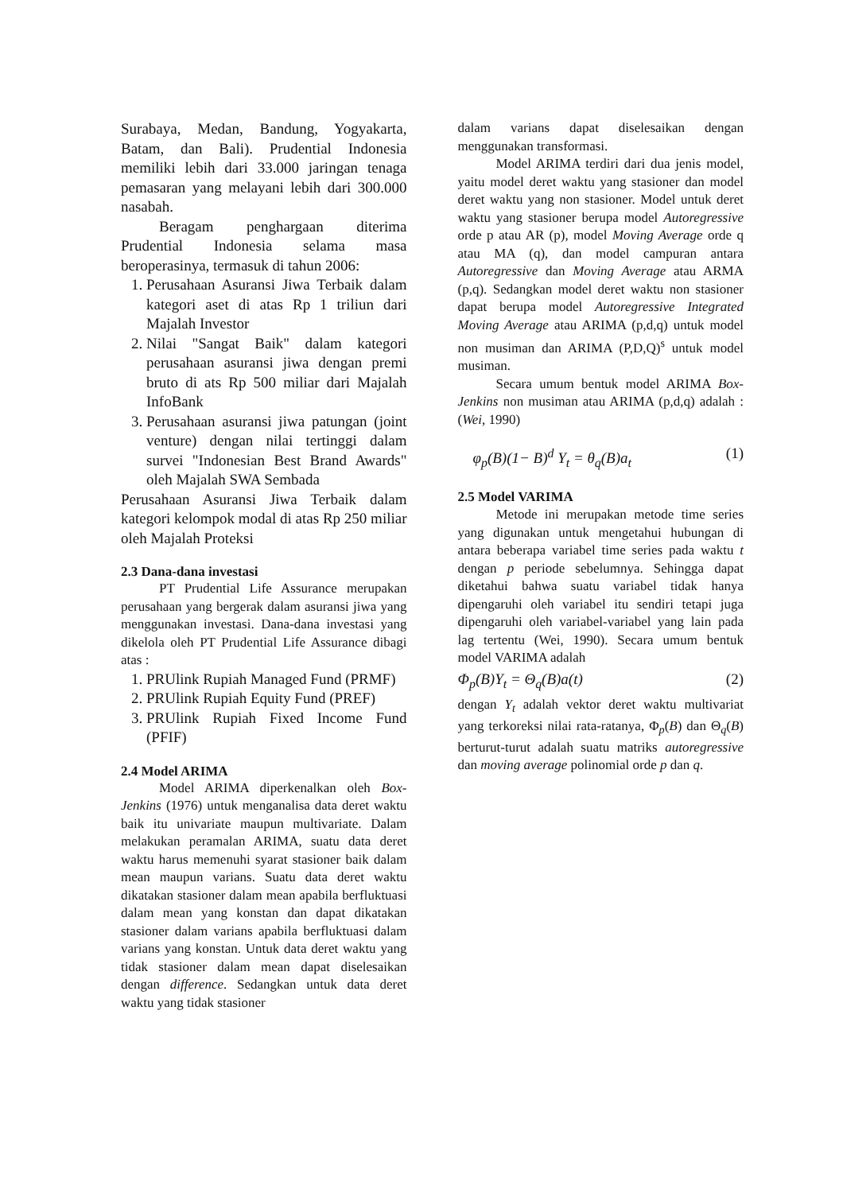Surabaya, Medan, Bandung, Yogyakarta, Batam, dan Bali). Prudential Indonesia memiliki lebih dari 33.000 jaringan tenaga pemasaran yang melayani lebih dari 300.000 nasabah.
Beragam penghargaan diterima Prudential Indonesia selama masa beroperasinya, termasuk di tahun 2006:
1. Perusahaan Asuransi Jiwa Terbaik dalam kategori aset di atas Rp 1 triliun dari Majalah Investor
2. Nilai "Sangat Baik" dalam kategori perusahaan asuransi jiwa dengan premi bruto di ats Rp 500 miliar dari Majalah InfoBank
3. Perusahaan asuransi jiwa patungan (joint venture) dengan nilai tertinggi dalam survei "Indonesian Best Brand Awards" oleh Majalah SWA Sembada
Perusahaan Asuransi Jiwa Terbaik dalam kategori kelompok modal di atas Rp 250 miliar oleh Majalah Proteksi
2.3 Dana-dana investasi
PT Prudential Life Assurance merupakan perusahaan yang bergerak dalam asuransi jiwa yang menggunakan investasi. Dana-dana investasi yang dikelola oleh PT Prudential Life Assurance dibagi atas :
1. PRUlink Rupiah Managed Fund (PRMF)
2. PRUlink Rupiah Equity Fund (PREF)
3. PRUlink Rupiah Fixed Income Fund (PFIF)
2.4 Model ARIMA
Model ARIMA diperkenalkan oleh Box-Jenkins (1976) untuk menganalisa data deret waktu baik itu univariate maupun multivariate. Dalam melakukan peramalan ARIMA, suatu data deret waktu harus memenuhi syarat stasioner baik dalam mean maupun varians. Suatu data deret waktu dikatakan stasioner dalam mean apabila berfluktuasi dalam mean yang konstan dan dapat dikatakan stasioner dalam varians apabila berfluktuasi dalam varians yang konstan. Untuk data deret waktu yang tidak stasioner dalam mean dapat diselesaikan dengan difference. Sedangkan untuk data deret waktu yang tidak stasioner
dalam varians dapat diselesaikan dengan menggunakan transformasi.
Model ARIMA terdiri dari dua jenis model, yaitu model deret waktu yang stasioner dan model deret waktu yang non stasioner. Model untuk deret waktu yang stasioner berupa model Autoregressive orde p atau AR (p), model Moving Average orde q atau MA (q), dan model campuran antara Autoregressive dan Moving Average atau ARMA (p,q). Sedangkan model deret waktu non stasioner dapat berupa model Autoregressive Integrated Moving Average atau ARIMA (p,d,q) untuk model non musiman dan ARIMA (P,D,Q)<sup>s</sup> untuk model musiman.
Secara umum bentuk model ARIMA Box-Jenkins non musiman atau ARIMA (p,d,q) adalah : (Wei, 1990)
φ<sub>p</sub>(B)(1− B)<sup>d</sup> Y<sub>t</sub> = θ<sub>q</sub>(B)a<sub>t</sub> (1)
2.5 Model VARIMA
Metode ini merupakan metode time series yang digunakan untuk mengetahui hubungan di antara beberapa variabel time series pada waktu t dengan p periode sebelumnya. Sehingga dapat diketahui bahwa suatu variabel tidak hanya dipengaruhi oleh variabel itu sendiri tetapi juga dipengaruhi oleh variabel-variabel yang lain pada lag tertentu (Wei, 1990). Secara umum bentuk model VARIMA adalah
Φ<sub>p</sub>(B)Y<sub>t</sub> = Θ<sub>q</sub>(B)a(t) (2)
dengan Y<sub>t</sub> adalah vektor deret waktu multivariat yang terkoreksi nilai rata-ratanya, Φ<sub>p</sub>(B) dan Θ<sub>q</sub>(B) berturut-turut adalah suatu matriks autoregressive dan moving average polinomial orde p dan q.